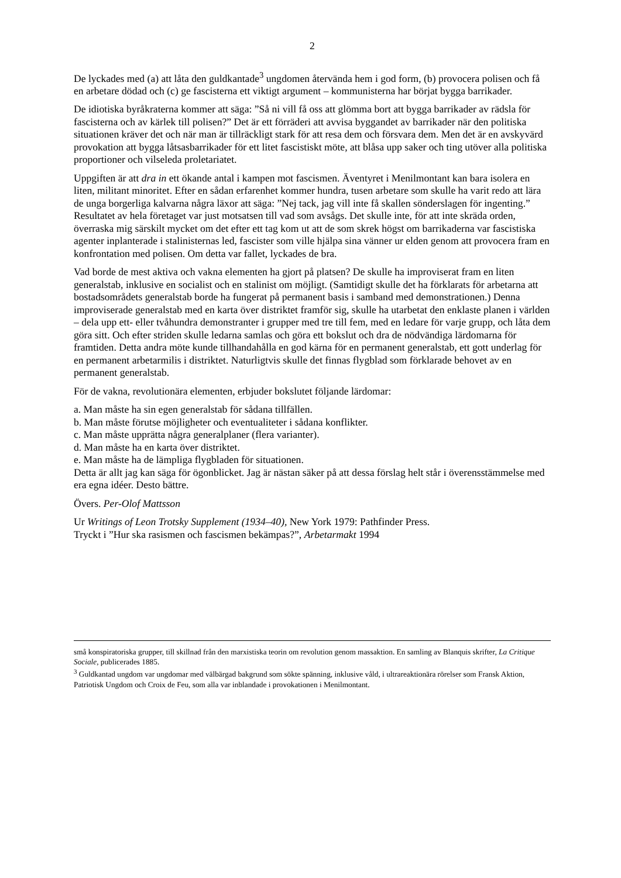2
De lyckades med (a) att låta den guldkantade<sup>3</sup> ungdomen återvända hem i god form, (b) provocera polisen och få en arbetare dödad och (c) ge fascisterna ett viktigt argument – kommunisterna har börjat bygga barrikader.
De idiotiska byråkraterna kommer att säga: ”Så ni vill få oss att glömma bort att bygga barrikader av rädsla för fascisterna och av kärlek till polisen?” Det är ett förräderi att avvisa byggandet av barrikader när den politiska situationen kräver det och när man är tillräckligt stark för att resa dem och försvara dem. Men det är en avskyvärd provokation att bygga låtsasbarrikader för ett litet fascistiskt möte, att blåsa upp saker och ting utöver alla politiska proportioner och vilseleda proletariatet.
Uppgiften är att dra in ett ökande antal i kampen mot fascismen. Äventyret i Menilmontant kan bara isolera en liten, militant minoritet. Efter en sådan erfarenhet kommer hundra, tusen arbetare som skulle ha varit redo att lära de unga borgerliga kalvarna några läxor att säga: ”Nej tack, jag vill inte få skallen sönderslagen för ingenting.” Resultatet av hela företaget var just motsatsen till vad som avsågs. Det skulle inte, för att inte skräda orden, överraska mig särskilt mycket om det efter ett tag kom ut att de som skrek högst om barrikaderna var fascistiska agenter inplanterade i stalinisternas led, fascister som ville hjälpa sina vänner ur elden genom att provocera fram en konfrontation med polisen. Om detta var fallet, lyckades de bra.
Vad borde de mest aktiva och vakna elementen ha gjort på platsen? De skulle ha improviserat fram en liten generalstab, inklusive en socialist och en stalinist om möjligt. (Samtidigt skulle det ha förklarats för arbetarna att bostadsområdets generalstab borde ha fungerat på permanent basis i samband med demonstrationen.) Denna improviserade generalstab med en karta över distriktet framför sig, skulle ha utarbetat den enklaste planen i världen – dela upp ett- eller tvåhundra demonstranter i grupper med tre till fem, med en ledare för varje grupp, och låta dem göra sitt. Och efter striden skulle ledarna samlas och göra ett bokslut och dra de nödvändiga lärdomarna för framtiden. Detta andra möte kunde tillhandahålla en god kärna för en permanent generalstab, ett gott underlag för en permanent arbetarmilis i distriktet. Naturligtvis skulle det finnas flygblad som förklarade behovet av en permanent generalstab.
För de vakna, revolutionära elementen, erbjuder bokslutet följande lärdomar:
a. Man måste ha sin egen generalstab för sådana tillfällen.
b. Man måste förutse möjligheter och eventualiteter i sådana konflikter.
c. Man måste upprätta några generalplaner (flera varianter).
d. Man måste ha en karta över distriktet.
e. Man måste ha de lämpliga flygbladen för situationen.
Detta är allt jag kan säga för ögonblicket. Jag är nästan säker på att dessa förslag helt står i överensstämmelse med era egna idéer. Desto bättre.
Övers. Per-Olof Mattsson
Ur Writings of Leon Trotsky Supplement (1934–40), New York 1979: Pathfinder Press.
Tryckt i ”Hur ska rasismen och fascismen bekämpas?”, Arbetarmakt 1994
små konspiratoriska grupper, till skillnad från den marxistiska teorin om revolution genom massaktion. En samling av Blanquis skrifter, La Critique Sociale, publicerades 1885.
<sup>3</sup> Guldkantad ungdom var ungdomar med välbärgad bakgrund som sökte spänning, inklusive våld, i ultrareaktionära rörelser som Fransk Aktion, Patriotisk Ungdom och Croix de Feu, som alla var inblandade i provokationen i Menilmontant.